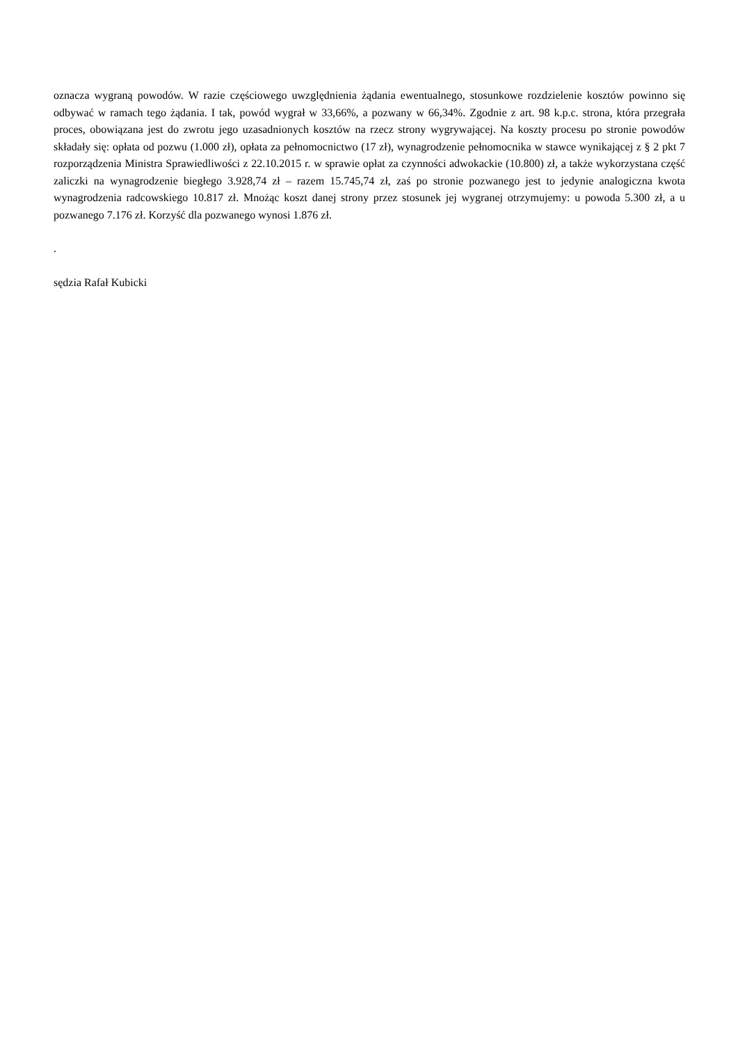oznacza wygraną powodów. W razie częściowego uwzględnienia żądania ewentualnego, stosunkowe rozdzielenie kosztów powinno się odbywać w ramach tego żądania. I tak, powód wygrał w 33,66%, a pozwany w 66,34%. Zgodnie z art. 98 k.p.c. strona, która przegrała proces, obowiązana jest do zwrotu jego uzasadnionych kosztów na rzecz strony wygrywającej. Na koszty procesu po stronie powodów składały się: opłata od pozwu (1.000 zł), opłata za pełnomocnictwo (17 zł), wynagrodzenie pełnomocnika w stawce wynikającej z § 2 pkt 7 rozporządzenia Ministra Sprawiedliwości z 22.10.2015 r. w sprawie opłat za czynności adwokackie (10.800) zł, a także wykorzystana część zaliczki na wynagrodzenie biegłego 3.928,74 zł – razem 15.745,74 zł, zaś po stronie pozwanego jest to jedynie analogiczna kwota wynagrodzenia radcowskiego 10.817 zł. Mnożąc koszt danej strony przez stosunek jej wygranej otrzymujemy: u powoda 5.300 zł, a u pozwanego 7.176 zł. Korzyść dla pozwanego wynosi 1.876 zł.
.
sędzia Rafał Kubicki